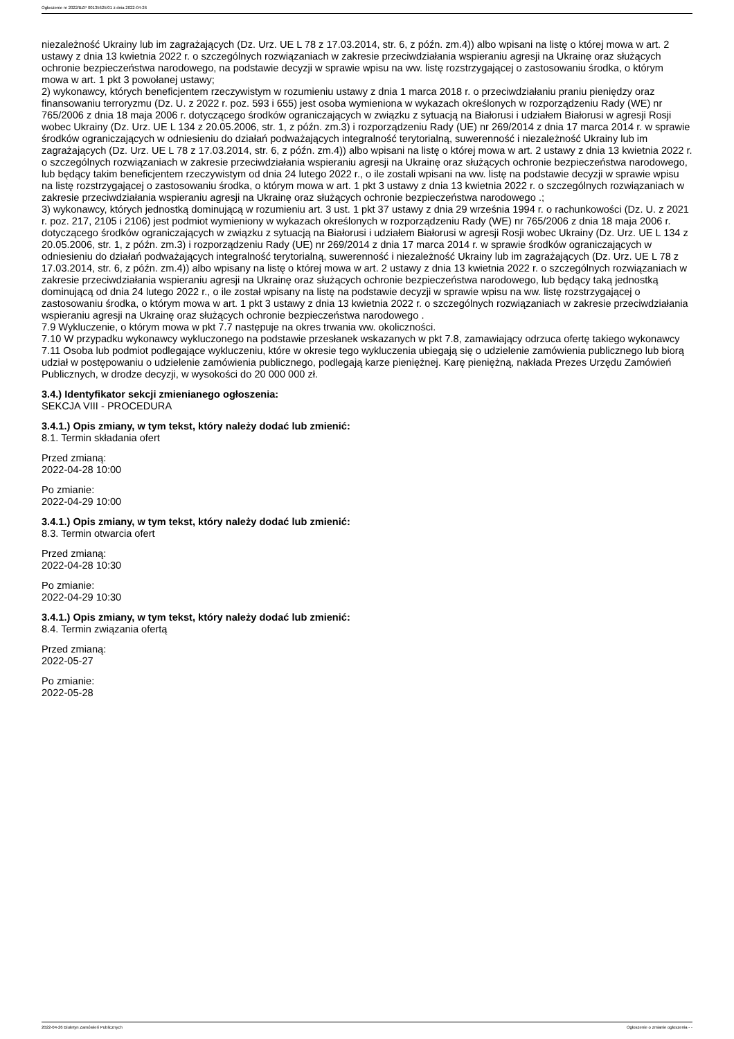Ogłoszenie nr 2022/BZP 00135625/01 z dnia 2022-04-26
niezależność Ukrainy lub im zagrażających (Dz. Urz. UE L 78 z 17.03.2014, str. 6, z późn. zm.4)) albo wpisani na listę o której mowa w art. 2 ustawy z dnia 13 kwietnia 2022 r. o szczególnych rozwiązaniach w zakresie przeciwdziałania wspieraniu agresji na Ukrainę oraz służących ochronie bezpieczeństwa narodowego, na podstawie decyzji w sprawie wpisu na ww. listę rozstrzygającej o zastosowaniu środka, o którym mowa w art. 1 pkt 3 powołanej ustawy;
2) wykonawcy, których beneficjentem rzeczywistym w rozumieniu ustawy z dnia 1 marca 2018 r. o przeciwdziałaniu praniu pieniędzy oraz finansowaniu terroryzmu (Dz. U. z 2022 r. poz. 593 i 655) jest osoba wymieniona w wykazach określonych w rozporządzeniu Rady (WE) nr 765/2006 z dnia 18 maja 2006 r. dotyczącego środków ograniczających w związku z sytuacją na Białorusi i udziałem Białorusi w agresji Rosji wobec Ukrainy (Dz. Urz. UE L 134 z 20.05.2006, str. 1, z późn. zm.3) i rozporządzeniu Rady (UE) nr 269/2014 z dnia 17 marca 2014 r. w sprawie środków ograniczających w odniesieniu do działań podważających integralność terytorialną, suwerenność i niezależność Ukrainy lub im zagrażających (Dz. Urz. UE L 78 z 17.03.2014, str. 6, z późn. zm.4)) albo wpisani na listę o której mowa w art. 2 ustawy z dnia 13 kwietnia 2022 r. o szczególnych rozwiązaniach w zakresie przeciwdziałania wspieraniu agresji na Ukrainę oraz służących ochronie bezpieczeństwa narodowego, lub będący takim beneficjentem rzeczywistym od dnia 24 lutego 2022 r., o ile zostali wpisani na ww. listę na podstawie decyzji w sprawie wpisu na listę rozstrzygającej o zastosowaniu środka, o którym mowa w art. 1 pkt 3 ustawy z dnia 13 kwietnia 2022 r. o szczególnych rozwiązaniach w zakresie przeciwdziałania wspieraniu agresji na Ukrainę oraz służących ochronie bezpieczeństwa narodowego .;
3) wykonawcy, których jednostką dominującą w rozumieniu art. 3 ust. 1 pkt 37 ustawy z dnia 29 września 1994 r. o rachunkowości (Dz. U. z 2021 r. poz. 217, 2105 i 2106) jest podmiot wymieniony w wykazach określonych w rozporządzeniu Rady (WE) nr 765/2006 z dnia 18 maja 2006 r. dotyczącego środków ograniczających w związku z sytuacją na Białorusi i udziałem Białorusi w agresji Rosji wobec Ukrainy (Dz. Urz. UE L 134 z 20.05.2006, str. 1, z późn. zm.3) i rozporządzeniu Rady (UE) nr 269/2014 z dnia 17 marca 2014 r. w sprawie środków ograniczających w odniesieniu do działań podważających integralność terytorialną, suwerenność i niezależność Ukrainy lub im zagrażających (Dz. Urz. UE L 78 z 17.03.2014, str. 6, z późn. zm.4)) albo wpisany na listę o której mowa w art. 2 ustawy z dnia 13 kwietnia 2022 r. o szczególnych rozwiązaniach w zakresie przeciwdziałania wspieraniu agresji na Ukrainę oraz służących ochronie bezpieczeństwa narodowego, lub będący taką jednostką dominującą od dnia 24 lutego 2022 r., o ile został wpisany na listę na podstawie decyzji w sprawie wpisu na ww. listę rozstrzygającej o zastosowaniu środka, o którym mowa w art. 1 pkt 3 ustawy z dnia 13 kwietnia 2022 r. o szczególnych rozwiązaniach w zakresie przeciwdziałania wspieraniu agresji na Ukrainę oraz służących ochronie bezpieczeństwa narodowego .
7.9 Wykluczenie, o którym mowa w pkt 7.7 następuje na okres trwania ww. okoliczności.
7.10 W przypadku wykonawcy wykluczonego na podstawie przesłanek wskazanych w pkt 7.8, zamawiający odrzuca ofertę takiego wykonawcy
7.11 Osoba lub podmiot podlegające wykluczeniu, które w okresie tego wykluczenia ubiegają się o udzielenie zamówienia publicznego lub biorą udział w postępowaniu o udzielenie zamówienia publicznego, podlegają karze pieniężnej. Karę pieniężną, nakłada Prezes Urzędu Zamówień Publicznych, w drodze decyzji, w wysokości do 20 000 000 zł.
3.4.) Identyfikator sekcji zmienianego ogłoszenia:
SEKCJA VIII - PROCEDURA
3.4.1.) Opis zmiany, w tym tekst, który należy dodać lub zmienić:
8.1. Termin składania ofert
Przed zmianą:
2022-04-28 10:00
Po zmianie:
2022-04-29 10:00
3.4.1.) Opis zmiany, w tym tekst, który należy dodać lub zmienić:
8.3. Termin otwarcia ofert
Przed zmianą:
2022-04-28 10:30
Po zmianie:
2022-04-29 10:30
3.4.1.) Opis zmiany, w tym tekst, który należy dodać lub zmienić:
8.4. Termin związania ofertą
Przed zmianą:
2022-05-27
Po zmianie:
2022-05-28
2022-04-26 Biuletyn Zamówień Publicznych Ogłoszenie o zmianie ogłoszenia - -